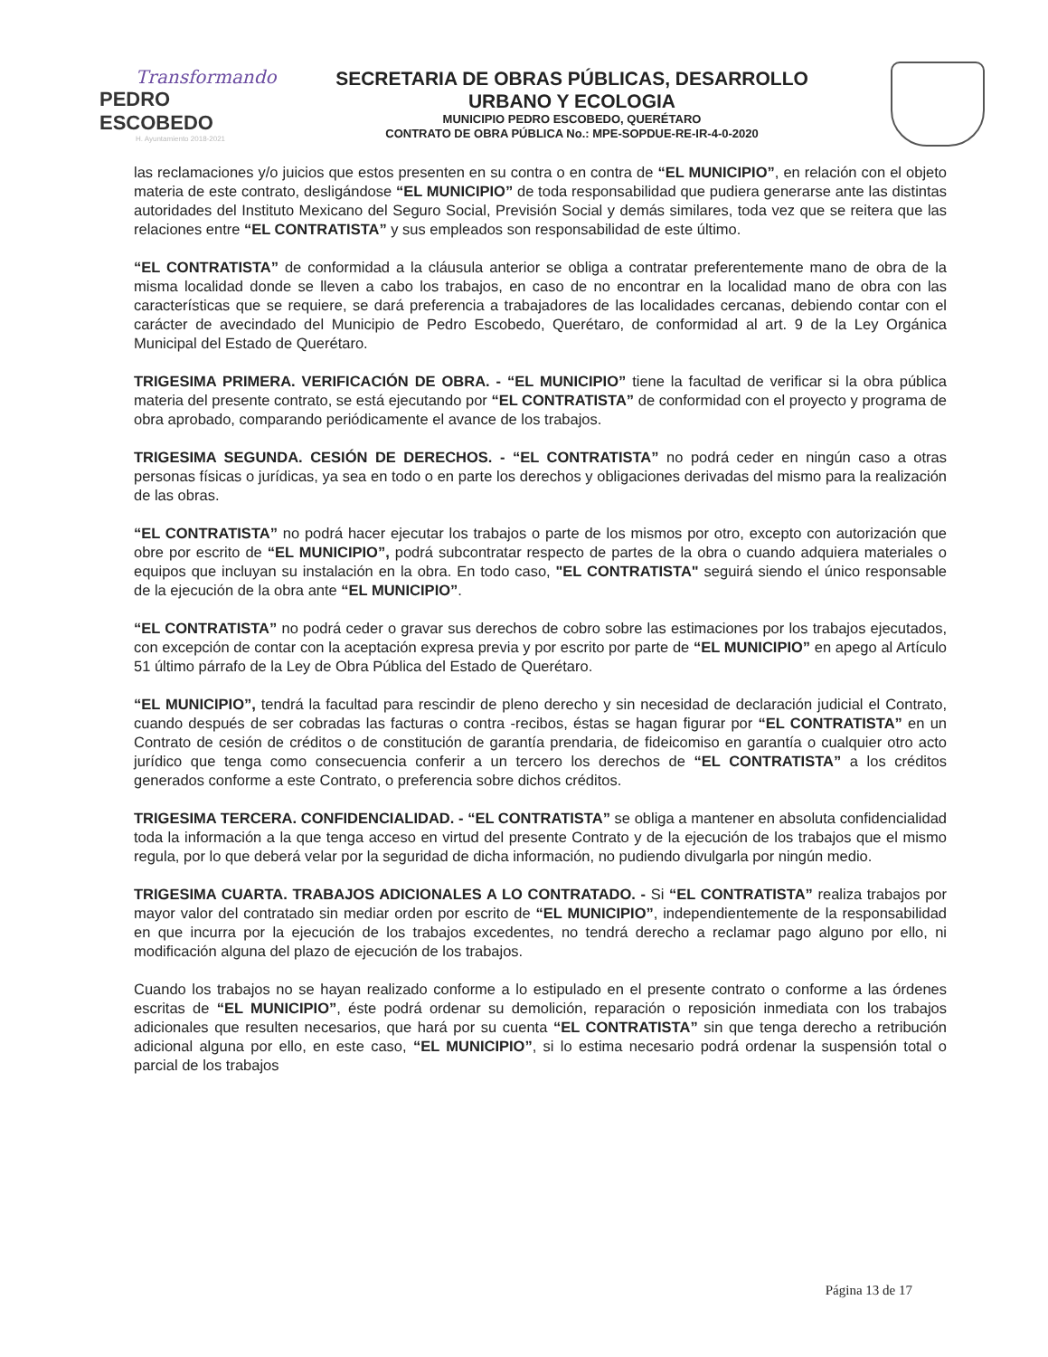Transformando
PEDRO ESCOBEDO
H. Ayuntamiento 2018-2021
SECRETARIA DE OBRAS PÚBLICAS, DESARROLLO
URBANO Y ECOLOGIA
MUNICIPIO PEDRO ESCOBEDO, QUERÉTARO
CONTRATO DE OBRA PÚBLICA No.: MPE-SOPDUE-RE-IR-4-0-2020
las reclamaciones y/o juicios que estos presenten en su contra o en contra de “EL MUNICIPIO”, en relación con el objeto materia de este contrato, desligándose “EL MUNICIPIO” de toda responsabilidad que pudiera generarse ante las distintas autoridades del Instituto Mexicano del Seguro Social, Previsión Social y demás similares, toda vez que se reitera que las relaciones entre “EL CONTRATISTA” y sus empleados son responsabilidad de este último.
“EL CONTRATISTA” de conformidad a la cláusula anterior se obliga a contratar preferentemente mano de obra de la misma localidad donde se lleven a cabo los trabajos, en caso de no encontrar en la localidad mano de obra con las características que se requiere, se dará preferencia a trabajadores de las localidades cercanas, debiendo contar con el carácter de avecindado del Municipio de Pedro Escobedo, Querétaro, de conformidad al art. 9 de la Ley Orgánica Municipal del Estado de Querétaro.
TRIGESIMA PRIMERA. VERIFICACIÓN DE OBRA. - “EL MUNICIPIO” tiene la facultad de verificar si la obra pública materia del presente contrato, se está ejecutando por “EL CONTRATISTA” de conformidad con el proyecto y programa de obra aprobado, comparando periódicamente el avance de los trabajos.
TRIGESIMA SEGUNDA. CESIÓN DE DERECHOS. - “EL CONTRATISTA” no podrá ceder en ningún caso a otras personas físicas o jurídicas, ya sea en todo o en parte los derechos y obligaciones derivadas del mismo para la realización de las obras.
“EL CONTRATISTA” no podrá hacer ejecutar los trabajos o parte de los mismos por otro, excepto con autorización que obre por escrito de “EL MUNICIPIO”, podrá subcontratar respecto de partes de la obra o cuando adquiera materiales o equipos que incluyan su instalación en la obra. En todo caso, "EL CONTRATISTA" seguirá siendo el único responsable de la ejecución de la obra ante “EL MUNICIPIO”.
“EL CONTRATISTA” no podrá ceder o gravar sus derechos de cobro sobre las estimaciones por los trabajos ejecutados, con excepción de contar con la aceptación expresa previa y por escrito por parte de “EL MUNICIPIO” en apego al Artículo 51 último párrafo de la Ley de Obra Pública del Estado de Querétaro.
“EL MUNICIPIO”, tendrá la facultad para rescindir de pleno derecho y sin necesidad de declaración judicial el Contrato, cuando después de ser cobradas las facturas o contra -recibos, éstas se hagan figurar por “EL CONTRATISTA” en un Contrato de cesión de créditos o de constitución de garantía prendaria, de fideicomiso en garantía o cualquier otro acto jurídico que tenga como consecuencia conferir a un tercero los derechos de “EL CONTRATISTA” a los créditos generados conforme a este Contrato, o preferencia sobre dichos créditos.
TRIGESIMA TERCERA. CONFIDENCIALIDAD. - “EL CONTRATISTA” se obliga a mantener en absoluta confidencialidad toda la información a la que tenga acceso en virtud del presente Contrato y de la ejecución de los trabajos que el mismo regula, por lo que deberá velar por la seguridad de dicha información, no pudiendo divulgarla por ningún medio.
TRIGESIMA CUARTA. TRABAJOS ADICIONALES A LO CONTRATADO. - Si “EL CONTRATISTA” realiza trabajos por mayor valor del contratado sin mediar orden por escrito de “EL MUNICIPIO”, independientemente de la responsabilidad en que incurra por la ejecución de los trabajos excedentes, no tendrá derecho a reclamar pago alguno por ello, ni modificación alguna del plazo de ejecución de los trabajos.
Cuando los trabajos no se hayan realizado conforme a lo estipulado en el presente contrato o conforme a las órdenes escritas de “EL MUNICIPIO”, éste podrá ordenar su demolición, reparación o reposición inmediata con los trabajos adicionales que resulten necesarios, que hará por su cuenta “EL CONTRATISTA” sin que tenga derecho a retribución adicional alguna por ello, en este caso, “EL MUNICIPIO”, si lo estima necesario podrá ordenar la suspensión total o parcial de los trabajos
Página 13 de 17